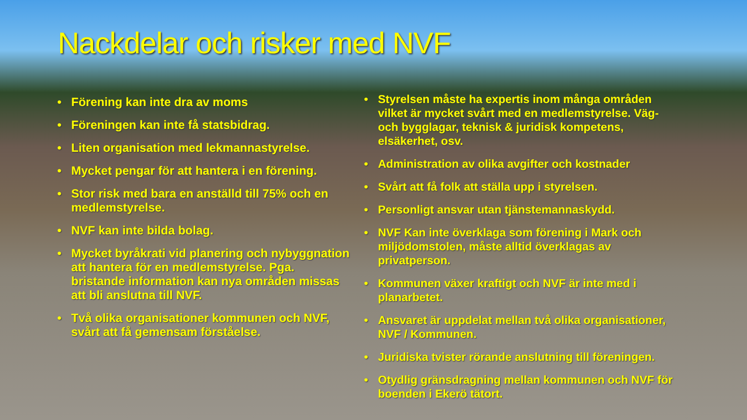Nackdelar och risker med NVF
• Förening kan inte dra av moms
• Föreningen kan inte få statsbidrag.
• Liten organisation med lekmannastyrelse.
• Mycket pengar för att hantera i en förening.
• Stor risk med bara en anställd till 75% och en medlemstyrelse.
• NVF kan inte bilda bolag.
• Mycket byråkrati vid planering och nybyggnation att hantera för en medlemstyrelse. Pga. bristande information kan nya områden missas att bli anslutna till NVF.
• Två olika organisationer kommunen och NVF, svårt att få gemensam förståelse.
• Styrelsen måste ha expertis inom många områden vilket är mycket svårt med en medlemstyrelse. Väg- och bygglagar, teknisk & juridisk kompetens, elsäkerhet, osv.
• Administration av olika avgifter och kostnader
• Svårt att få folk att ställa upp i styrelsen.
• Personligt ansvar utan tjänstemannaskydd.
• NVF Kan inte överklaga som förening i Mark och miljödomstolen, måste alltid överklagas av privatperson.
• Kommunen växer kraftigt och NVF är inte med i planarbetet.
• Ansvaret är uppdelat mellan två olika organisationer, NVF / Kommunen.
• Juridiska tvister rörande anslutning till föreningen.
• Otydlig gränsdragning mellan kommunen och NVF för boenden i Ekerö tätort.